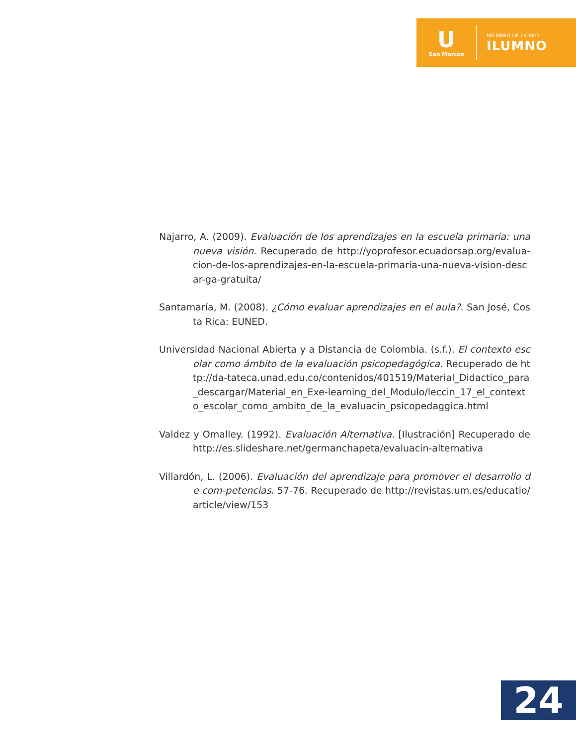U
San Marcos
MIEMBRO DE LA RED
ILUMNO
Najarro, A. (2009). Evaluación de los aprendizajes en la escuela primaria: una nueva visión. Recuperado de http://yoprofesor.ecuadorsap.org/evalua-cion-de-los-aprendizajes-en-la-escuela-primaria-una-nueva-vision-descar-ga-gratuita/
Santamaría, M. (2008). ¿Cómo evaluar aprendizajes en el aula?. San José, Costa Rica: EUNED.
Universidad Nacional Abierta y a Distancia de Colombia. (s.f.). El contexto escolar como ámbito de la evaluación psicopedagógica. Recuperado de http://da-tateca.unad.edu.co/contenidos/401519/Material_Didactico_para_descargar/Material_en_Exe-learning_del_Modulo/leccin_17_el_contexto_escolar_como_ambito_de_la_evaluacin_psicopedaggica.html
Valdez y Omalley. (1992). Evaluación Alternativa. [Ilustración] Recuperado de http://es.slideshare.net/germanchapeta/evaluacin-alternativa
Villardón, L. (2006). Evaluación del aprendizaje para promover el desarrollo de com-petencias. 57-76. Recuperado de http://revistas.um.es/educatio/article/view/153
24